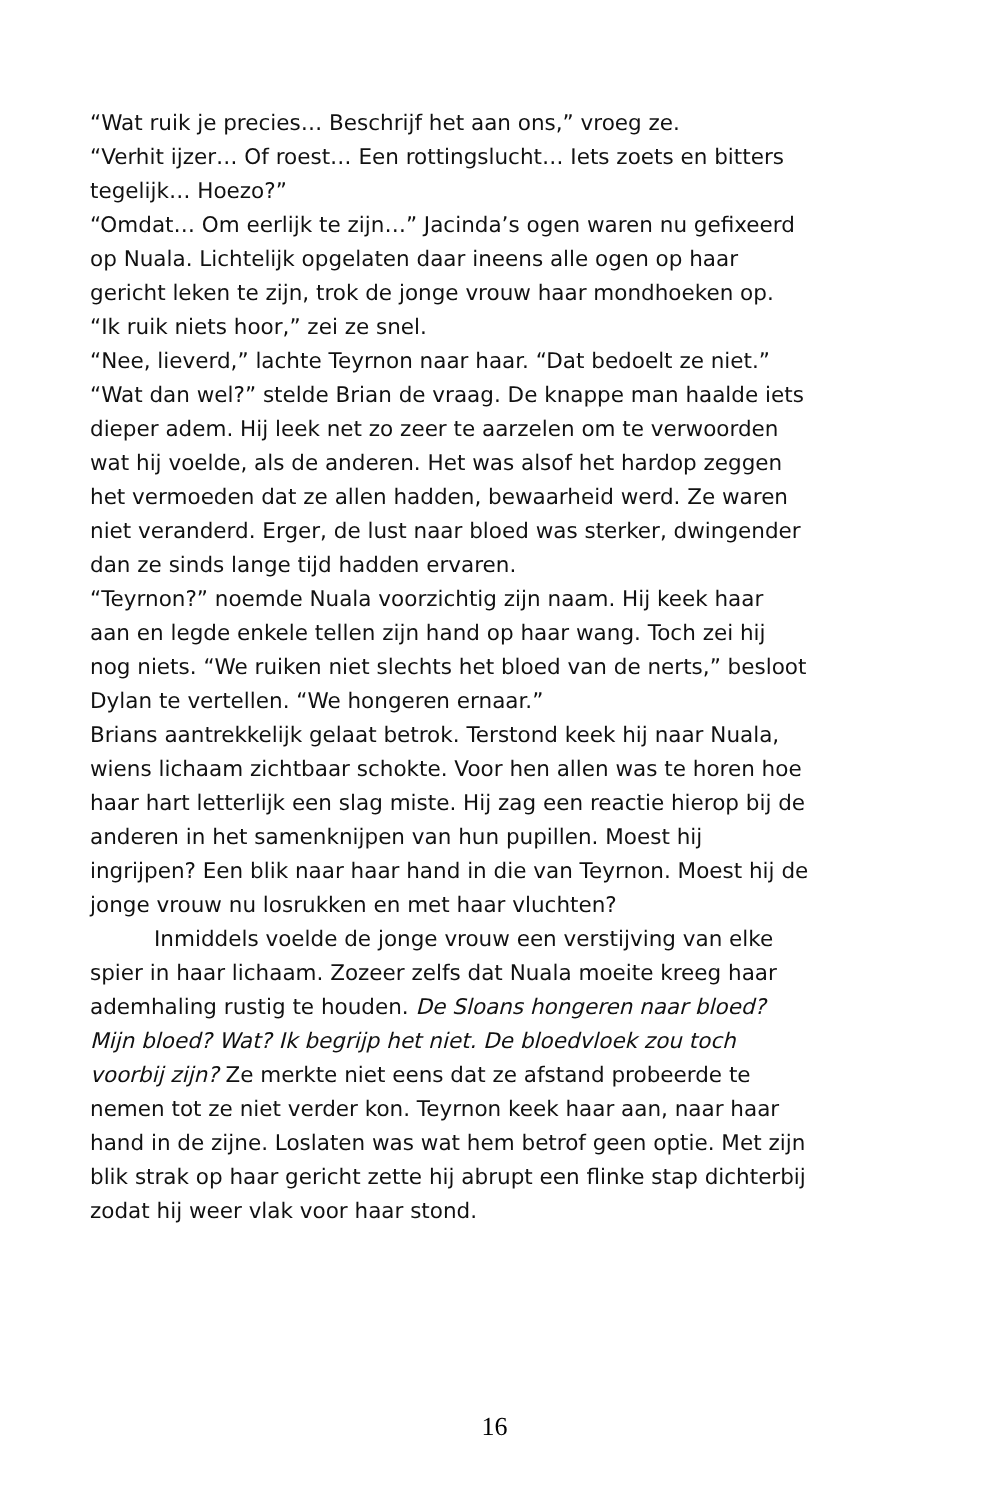“Wat ruik je precies… Beschrijf het aan ons,” vroeg ze.
“Verhit ijzer… Of roest… Een rottingslucht… Iets zoets en bitters tegelijk… Hoezo?”
“Omdat… Om eerlijk te zijn…” Jacinda’s ogen waren nu gefixeerd op Nuala. Lichtelijk opgelaten daar ineens alle ogen op haar gericht leken te zijn, trok de jonge vrouw haar mondhoeken op. “Ik ruik niets hoor,” zei ze snel.
“Nee, lieverd,” lachte Teyrnon naar haar. “Dat bedoelt ze niet.”
“Wat dan wel?” stelde Brian de vraag. De knappe man haalde iets dieper adem. Hij leek net zo zeer te aarzelen om te verwoorden wat hij voelde, als de anderen. Het was alsof het hardop zeggen het vermoeden dat ze allen hadden, bewaarheid werd. Ze waren niet veranderd. Erger, de lust naar bloed was sterker, dwingender dan ze sinds lange tijd hadden ervaren.
“Teyrnon?” noemde Nuala voorzichtig zijn naam. Hij keek haar aan en legde enkele tellen zijn hand op haar wang. Toch zei hij nog niets. “We ruiken niet slechts het bloed van de nerts,” besloot Dylan te vertellen. “We hongeren ernaar.”
Brians aantrekkelijk gelaat betrok. Terstond keek hij naar Nuala, wiens lichaam zichtbaar schokte. Voor hen allen was te horen hoe haar hart letterlijk een slag miste. Hij zag een reactie hierop bij de anderen in het samenknijpen van hun pupillen. Moest hij ingrijpen? Een blik naar haar hand in die van Teyrnon. Moest hij de jonge vrouw nu losrukken en met haar vluchten?
Inmiddels voelde de jonge vrouw een verstijving van elke spier in haar lichaam. Zozeer zelfs dat Nuala moeite kreeg haar ademhaling rustig te houden. De Sloans hongeren naar bloed? Mijn bloed? Wat? Ik begrijp het niet. De bloedvloek zou toch voorbij zijn? Ze merkte niet eens dat ze afstand probeerde te nemen tot ze niet verder kon. Teyrnon keek haar aan, naar haar hand in de zijne. Loslaten was wat hem betrof geen optie. Met zijn blik strak op haar gericht zette hij abrupt een flinke stap dichterbij zodat hij weer vlak voor haar stond.
16